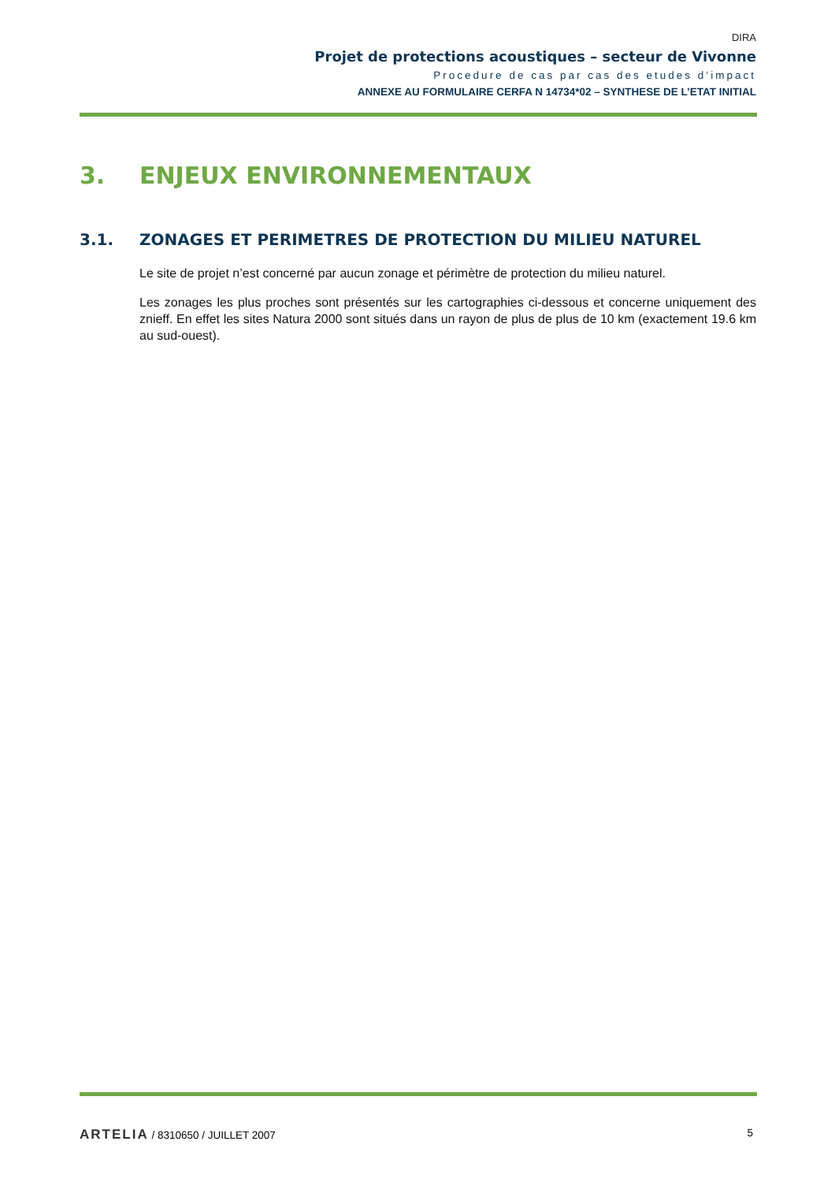DIRA
Projet de protections acoustiques – secteur de Vivonne
Procedure de cas par cas des etudes d‘impact
ANNEXE AU FORMULAIRE CERFA N 14734*02 – SYNTHESE DE L’ETAT INITIAL
3. ENJEUX ENVIRONNEMENTAUX
3.1. ZONAGES ET PERIMETRES DE PROTECTION DU MILIEU NATUREL
Le site de projet n’est concerné par aucun zonage et périmètre de protection du milieu naturel.
Les zonages les plus proches sont présentés sur les cartographies ci-dessous et concerne uniquement des znieff. En effet les sites Natura 2000 sont situés dans un rayon de plus de plus de 10 km (exactement 19.6 km au sud-ouest).
ARTELIA / 8310650 / JUILLET 2007
5